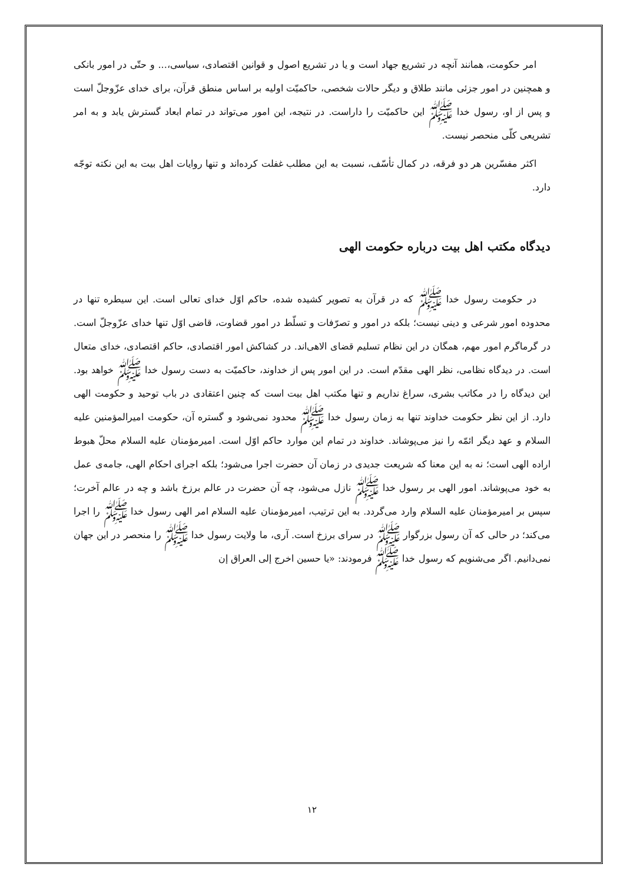امر حکومت، همانند آنچه در تشریع جهاد است و یا در تشریع اصول و قوانین اقتصادی، سیاسی،... و حتّی در امور بانکی و همچنین در امور جزئی مانند طلاق و دیگر حالات شخصی، حاکمیّت اولیه بر اساس منطق قرآن، برای خدای عزّوجلّ است و پس از او، رسول خدا ﷺ این حاکمیّت را داراست. در نتیجه، این امور می‌تواند در تمام ابعاد گسترش یابد و به امر تشریعی کلّی منحصر نیست.
اکثر مفسّرین هر دو فرقه، در کمال تأسّف، نسبت به این مطلب غفلت کرده‌اند و تنها روایات اهل بیت به این نکته توجّه دارد.
دیدگاه مکتب اهل بیت درباره حکومت الهی
در حکومت رسول خدا ﷺ که در قرآن به تصویر کشیده شده، حاکم اوّل خدای تعالی است. این سیطره تنها در محدوده امور شرعی و دینی نیست؛ بلکه در امور و تصرّفات و تسلّط در امور قضاوت، قاضی اوّل تنها خدای عزّوجلّ است. در گرماگرم امور مهم، همگان در این نظام تسلیم قضای الاهی‌اند. در کشاکش امور اقتصادی، حاکم اقتصادی، خدای متعال است. در دیدگاه نظامی، نظر الهی مقدّم است. در این امور پس از خداوند، حاکمیّت به دست رسول خدا ﷺ خواهد بود. این دیدگاه را در مکاتب بشری، سراغ نداریم و تنها مکتب اهل بیت است که چنین اعتقادی در باب توحید و حکومت الهی دارد. از این نظر حکومت خداوند تنها به زمان رسول خدا ﷺ محدود نمی‌شود و گستره آن، حکومت امیرالمؤمنین علیه السلام و عهد دیگر ائمّه را نیز می‌پوشاند. خداوند در تمام این موارد حاکم اوّل است. امیرمؤمنان علیه السلام محلّ هبوط اراده الهی است؛ نه به این معنا که شریعت جدیدی در زمان آن حضرت اجرا می‌شود؛ بلکه اجرای احکام الهی، جامه‌ی عمل به خود می‌پوشاند. امور الهی بر رسول خدا ﷺ نازل می‌شود، چه آن حضرت در عالم برزخ باشد و چه در عالم آخرت؛ سپس بر امیرمؤمنان علیه السلام وارد می‌گردد. به این ترتیب، امیرمؤمنان علیه السلام امر الهی رسول خدا ﷺ را اجرا می‌کند؛ در حالی که آن رسول بزرگوار ﷺ در سرای برزخ است. آری، ما ولایت رسول خدا ﷺ را منحصر در این جهان نمی‌دانیم. اگر می‌شنویم که رسول خدا ﷺ فرمودند: «یا حسین اخرج إلی العراق إن
۱۲